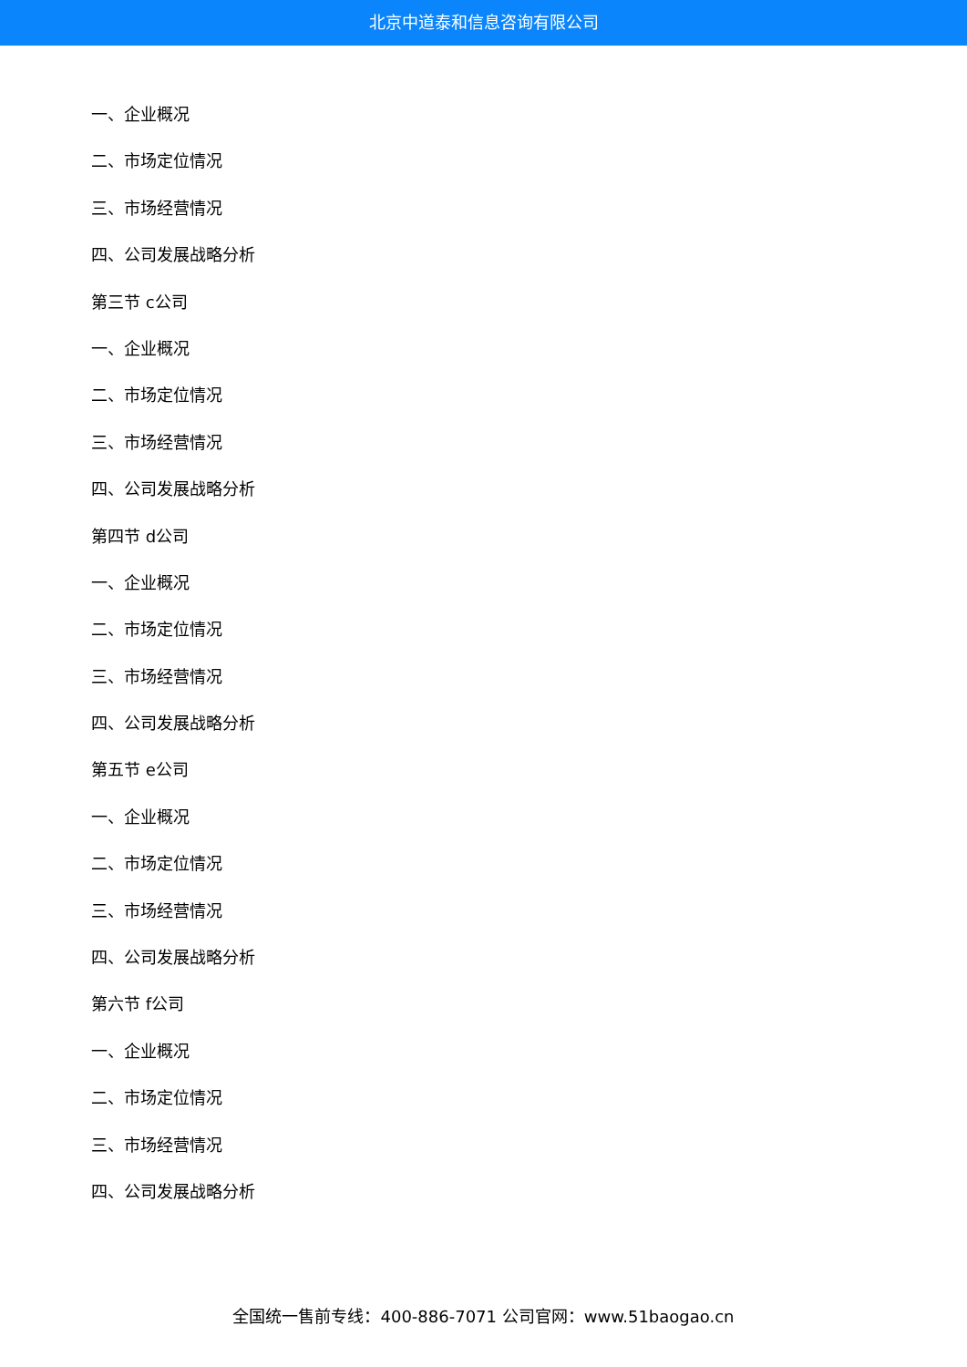北京中道泰和信息咨询有限公司
一、企业概况
二、市场定位情况
三、市场经营情况
四、公司发展战略分析
第三节 c公司
一、企业概况
二、市场定位情况
三、市场经营情况
四、公司发展战略分析
第四节 d公司
一、企业概况
二、市场定位情况
三、市场经营情况
四、公司发展战略分析
第五节 e公司
一、企业概况
二、市场定位情况
三、市场经营情况
四、公司发展战略分析
第六节 f公司
一、企业概况
二、市场定位情况
三、市场经营情况
四、公司发展战略分析
全国统一售前专线：400-886-7071 公司官网：www.51baogao.cn